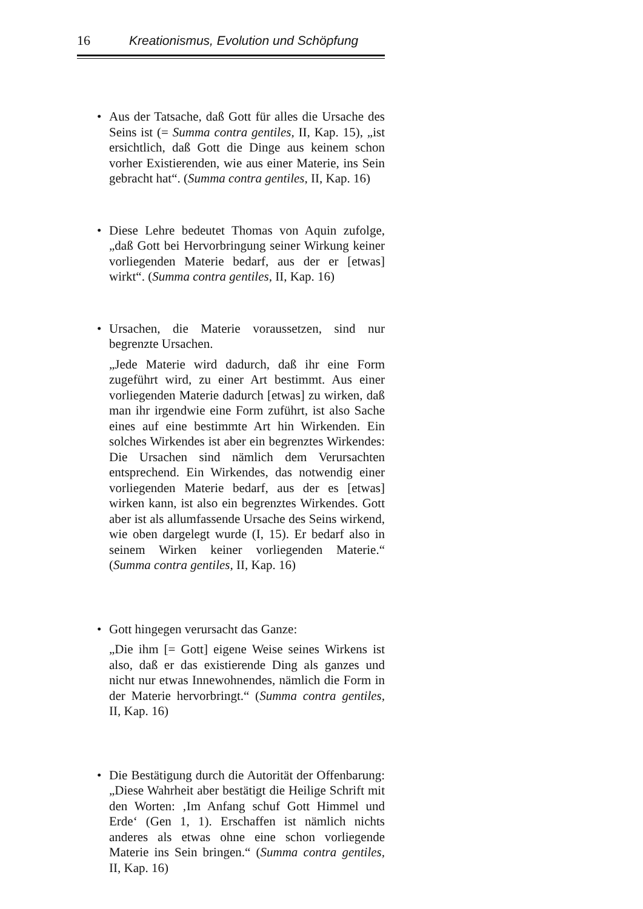16 Kreationismus, Evolution und Schöpfung
•
Aus der Tatsache, daß Gott für alles die Ursache des Seins ist (= Summa contra gentiles, II, Kap. 15), „ist ersichtlich, daß Gott die Dinge aus keinem schon vorher Existierenden, wie aus einer Materie, ins Sein gebracht hat“. (Summa contra gentiles, II, Kap. 16)
•
Diese Lehre bedeutet Thomas von Aquin zufolge, „daß Gott bei Hervorbringung seiner Wirkung keiner vorliegenden Materie bedarf, aus der er [etwas] wirkt“. (Summa contra gentiles, II, Kap. 16)
•
Ursachen, die Materie voraussetzen, sind nur begrenzte Ursachen.
„Jede Materie wird dadurch, daß ihr eine Form zugeführt wird, zu einer Art bestimmt. Aus einer vorliegenden Materie dadurch [etwas] zu wirken, daß man ihr irgendwie eine Form zuführt, ist also Sache eines auf eine bestimmte Art hin Wirkenden. Ein solches Wirkendes ist aber ein begrenztes Wirkendes: Die Ursachen sind nämlich dem Verursachten entsprechend. Ein Wirkendes, das notwendig einer vorliegenden Materie bedarf, aus der es [etwas] wirken kann, ist also ein begrenztes Wirkendes. Gott aber ist als allumfassende Ursache des Seins wirkend, wie oben dargelegt wurde (I, 15). Er bedarf also in seinem Wirken keiner vorliegenden Materie.“ (Summa contra gentiles, II, Kap. 16)
•
Gott hingegen verursacht das Ganze:
„Die ihm [= Gott] eigene Weise seines Wirkens ist also, daß er das existierende Ding als ganzes und nicht nur etwas Innewohnendes, nämlich die Form in der Materie hervorbringt.“ (Summa contra gentiles, II, Kap. 16)
•
Die Bestätigung durch die Autorität der Offenbarung: „Diese Wahrheit aber bestätigt die Heilige Schrift mit den Worten: ‚Im Anfang schuf Gott Himmel und Erde‘ (Gen 1, 1). Erschaffen ist nämlich nichts anderes als etwas ohne eine schon vorliegende Materie ins Sein bringen.“ (Summa contra gentiles, II, Kap. 16)